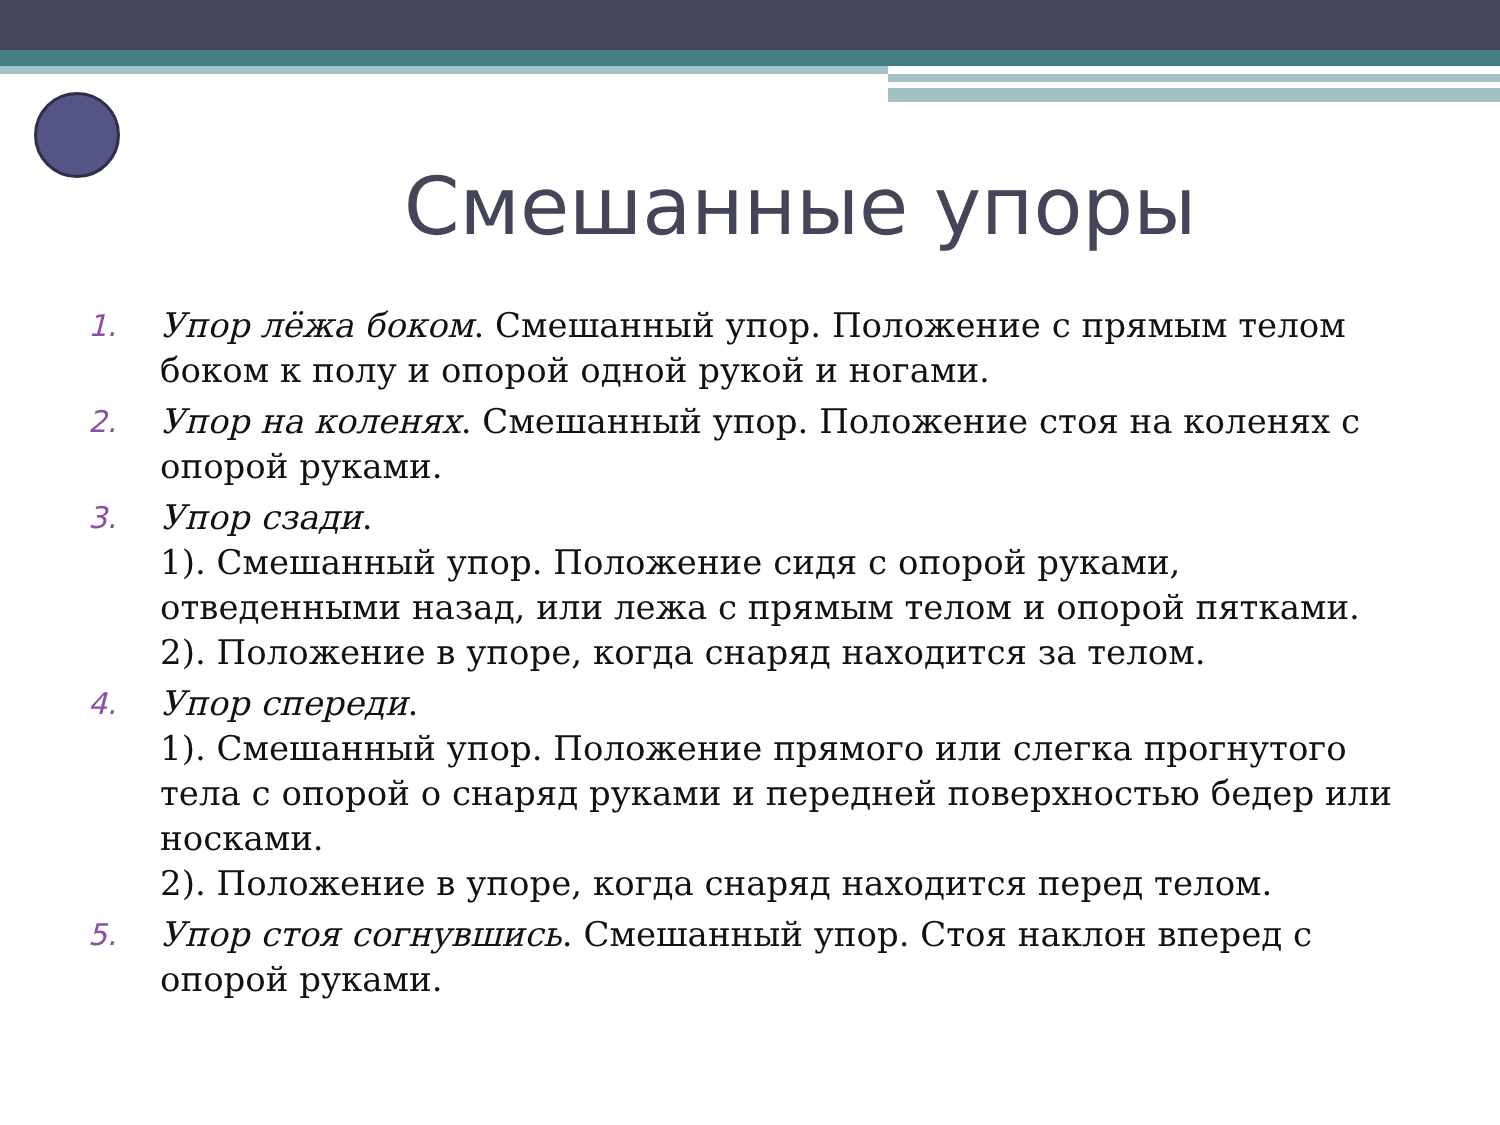Смешанные упоры
1. Упор лёжа боком. Смешанный упор. Положение с прямым телом боком к полу и опорой одной рукой и ногами.
2. Упор на коленях. Смешанный упор. Положение стоя на коленях с опорой руками.
3. Упор сзади.
1). Смешанный упор. Положение сидя с опорой руками, отведенными назад, или лежа с прямым телом и опорой пятками.
2). Положение в упоре, когда снаряд находится за телом.
4. Упор спереди.
1). Смешанный упор. Положение прямого или слегка прогнутого тела с опорой о снаряд руками и передней поверхностью бедер или носками.
2). Положение в упоре, когда снаряд находится перед телом.
5. Упор стоя согнувшись. Смешанный упор. Стоя наклон вперед с опорой руками.